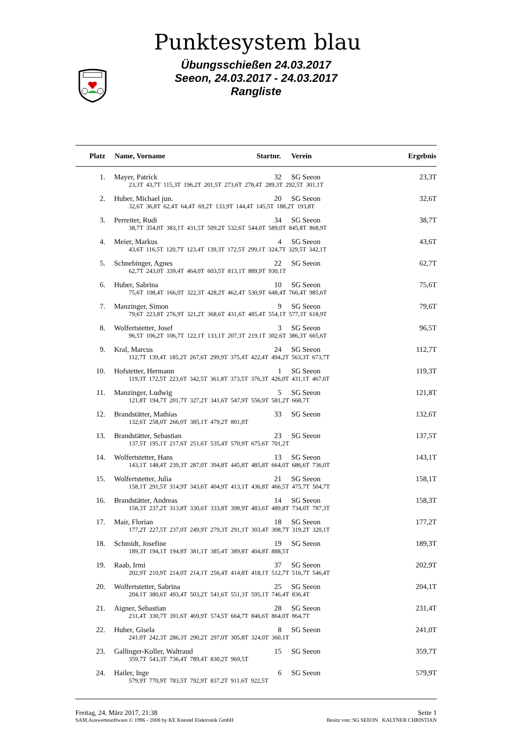Punktesystem blau
Übungsschießen 24.03.2017
Seeon, 24.03.2017 - 24.03.2017
Rangliste
| Platz | Name, Vorname | Startnr. | Verein | Ergebnis |
| --- | --- | --- | --- | --- |
| 1. | Mayer, Patrick | 32 | SG Seeon | 23,3T |
| | 23,3T 43,7T 115,3T 196,2T 201,5T 273,6T 278,4T 289,3T 292,5T 301,1T | | | |
| 2. | Huber, Michael jun. | 20 | SG Seeon | 32,6T |
| | 32,6T 36,8T 62,4T 64,4T 69,2T 133,9T 144,4T 145,5T 188,2T 193,8T | | | |
| 3. | Perreiter, Rudi | 34 | SG Seeon | 38,7T |
| | 38,7T 354,0T 383,1T 431,5T 509,2T 532,6T 544,0T 589,0T 845,8T 868,9T | | | |
| 4. | Meier, Markus | 4 | SG Seeon | 43,6T |
| | 43,6T 116,5T 120,7T 123,4T 139,3T 172,5T 299,1T 324,7T 329,5T 342,1T | | | |
| 5. | Schnebinger, Agnes | 22 | SG Seeon | 62,7T |
| | 62,7T 243,0T 339,4T 464,0T 603,5T 813,1T 889,9T 930,1T | | | |
| 6. | Huber, Sabrina | 10 | SG Seeon | 75,6T |
| | 75,6T 108,4T 166,0T 322,3T 428,2T 462,4T 530,9T 648,4T 766,4T 985,6T | | | |
| 7. | Manzinger, Simon | 9 | SG Seeon | 79,6T |
| | 79,6T 223,8T 276,9T 321,2T 368,6T 431,6T 485,4T 554,1T 577,3T 618,9T | | | |
| 8. | Wolfertstetter, Josef | 3 | SG Seeon | 96,5T |
| | 96,5T 106,2T 106,7T 122,1T 133,1T 207,3T 219,1T 302,6T 386,3T 665,6T | | | |
| 9. | Kral, Marcus | 24 | SG Seeon | 112,7T |
| | 112,7T 139,4T 185,2T 267,6T 299,9T 375,4T 422,4T 494,2T 563,3T 673,7T | | | |
| 10. | Hofstetter, Hermann | 1 | SG Seeon | 119,3T |
| | 119,3T 172,5T 223,6T 342,5T 361,8T 373,5T 376,3T 426,0T 431,1T 467,6T | | | |
| 11. | Manzinger, Ludwig | 5 | SG Seeon | 121,8T |
| | 121,8T 194,7T 201,7T 327,2T 341,6T 547,9T 556,9T 581,2T 668,7T | | | |
| 12. | Brandstätter, Mathias | 33 | SG Seeon | 132,6T |
| | 132,6T 258,0T 266,0T 385,1T 479,2T 801,0T | | | |
| 13. | Brandstätter, Sebastian | 23 | SG Seeon | 137,5T |
| | 137,5T 195,1T 217,6T 251,6T 535,4T 570,9T 675,6T 701,2T | | | |
| 14. | Wolfertstetter, Hans | 13 | SG Seeon | 143,1T |
| | 143,1T 148,4T 239,3T 287,0T 394,8T 445,8T 485,8T 664,0T 686,6T 736,0T | | | |
| 15. | Wolfertstetter, Julia | 21 | SG Seeon | 158,1T |
| | 158,1T 291,5T 314,9T 343,6T 404,9T 413,1T 436,8T 466,5T 475,7T 504,7T | | | |
| 16. | Brandstätter, Andreas | 14 | SG Seeon | 158,3T |
| | 158,3T 237,2T 313,8T 330,6T 333,8T 398,9T 483,6T 489,8T 734,0T 787,3T | | | |
| 17. | Mair, Florian | 18 | SG Seeon | 177,2T |
| | 177,2T 227,5T 237,0T 249,9T 279,3T 291,1T 303,4T 308,7T 319,2T 320,1T | | | |
| 18. | Schmidt, Josefine | 19 | SG Seeon | 189,3T |
| | 189,3T 194,1T 194,8T 381,1T 385,4T 389,8T 404,8T 888,5T | | | |
| 19. | Raab, Irmi | 37 | SG Seeon | 202,9T |
| | 202,9T 210,9T 214,0T 214,1T 256,4T 414,8T 418,1T 512,7T 516,7T 546,4T | | | |
| 20. | Wolfertstetter, Sabrina | 25 | SG Seeon | 204,1T |
| | 204,1T 380,6T 493,4T 503,2T 541,6T 551,3T 595,1T 746,4T 836,4T | | | |
| 21. | Aigner, Sebastian | 28 | SG Seeon | 231,4T |
| | 231,4T 330,7T 391,6T 469,9T 574,5T 664,7T 846,6T 864,0T 864,7T | | | |
| 22. | Huber, Gisela | 8 | SG Seeon | 241,0T |
| | 241,0T 242,3T 286,3T 290,2T 297,0T 305,8T 324,0T 360,1T | | | |
| 23. | Gallinger-Koller, Waltraud | 15 | SG Seeon | 359,7T |
| | 359,7T 543,3T 736,4T 789,4T 830,2T 969,5T | | | |
| 24. | Hailer, Inge | 6 | SG Seeon | 579,9T |
| | 579,9T 770,9T 783,5T 792,9T 837,2T 911,6T 922,5T | | | |
Freitag, 24. März 2017, 21:38 Seite 1
SAM.Auswertesoftware © 1996 - 2008 by KE Knestel Elektronik GmbH Besitz von: SG SEEON KALTNER CHRISTIAN